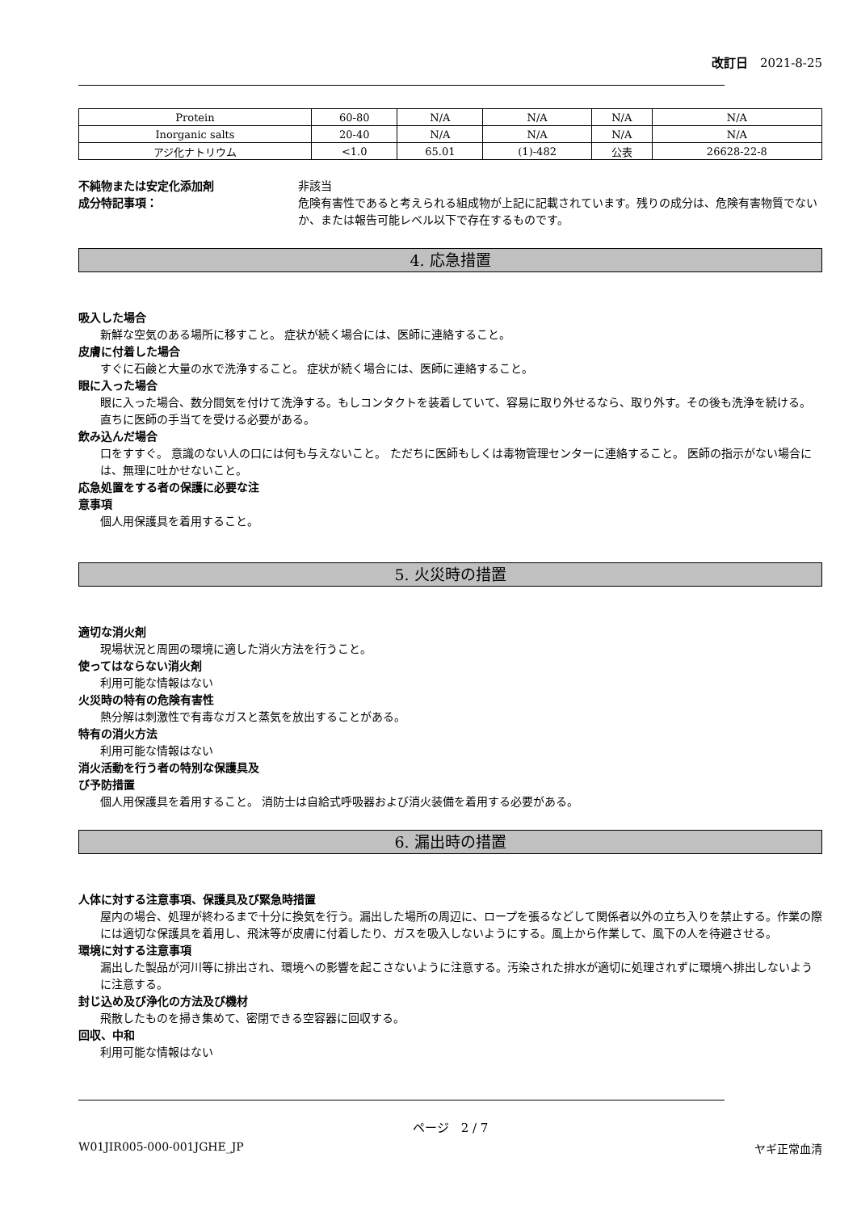改訂日　2021-8-25
| Protein | 60-80 | N/A | N/A | N/A | N/A |
| Inorganic salts | 20-40 | N/A | N/A | N/A | N/A |
| アジ化ナトリウム | <1.0 | 65.01 | (1)-482 | 公表 | 26628-22-8 |
不純物または安定化添加剤
成分特記事項：
非該当
危険有害性であると考えられる組成物が上記に記載されています。残りの成分は、危険有害物質でないか、または報告可能レベル以下で存在するものです。
4. 応急措置
吸入した場合
新鮮な空気のある場所に移すこと。 症状が続く場合には、医師に連絡すること。
皮膚に付着した場合
すぐに石鹸と大量の水で洗浄すること。 症状が続く場合には、医師に連絡すること。
眼に入った場合
眼に入った場合、数分間気を付けて洗浄する。もしコンタクトを装着していて、容易に取り外せるなら、取り外す。その後も洗浄を続ける。 直ちに医師の手当てを受ける必要がある。
飲み込んだ場合
口をすすぐ。 意識のない人の口には何も与えないこと。 ただちに医師もしくは毒物管理センターに連絡すること。 医師の指示がない場合には、無理に吐かせないこと。
応急処置をする者の保護に必要な注
意事項
個人用保護具を着用すること。
5. 火災時の措置
適切な消火剤
現場状況と周囲の環境に適した消火方法を行うこと。
使ってはならない消火剤
利用可能な情報はない
火災時の特有の危険有害性
熱分解は刺激性で有毒なガスと蒸気を放出することがある。
特有の消火方法
利用可能な情報はない
消火活動を行う者の特別な保護具及
び予防措置
個人用保護具を着用すること。 消防士は自給式呼吸器および消火装備を着用する必要がある。
6. 漏出時の措置
人体に対する注意事項、保護具及び緊急時措置
屋内の場合、処理が終わるまで十分に換気を行う。漏出した場所の周辺に、ロープを張るなどして関係者以外の立ち入りを禁止する。作業の際には適切な保護具を着用し、飛沫等が皮膚に付着したり、ガスを吸入しないようにする。風上から作業して、風下の人を待避させる。
環境に対する注意事項
漏出した製品が河川等に排出され、環境への影響を起こさないように注意する。汚染された排水が適切に処理されずに環境へ排出しないように注意する。
封じ込め及び浄化の方法及び機材
飛散したものを掃き集めて、密閉できる空容器に回収する。
回収、中和
利用可能な情報はない
ページ　2 / 7
W01JIR005-000-001JGHE_JP ヤギ正常血清